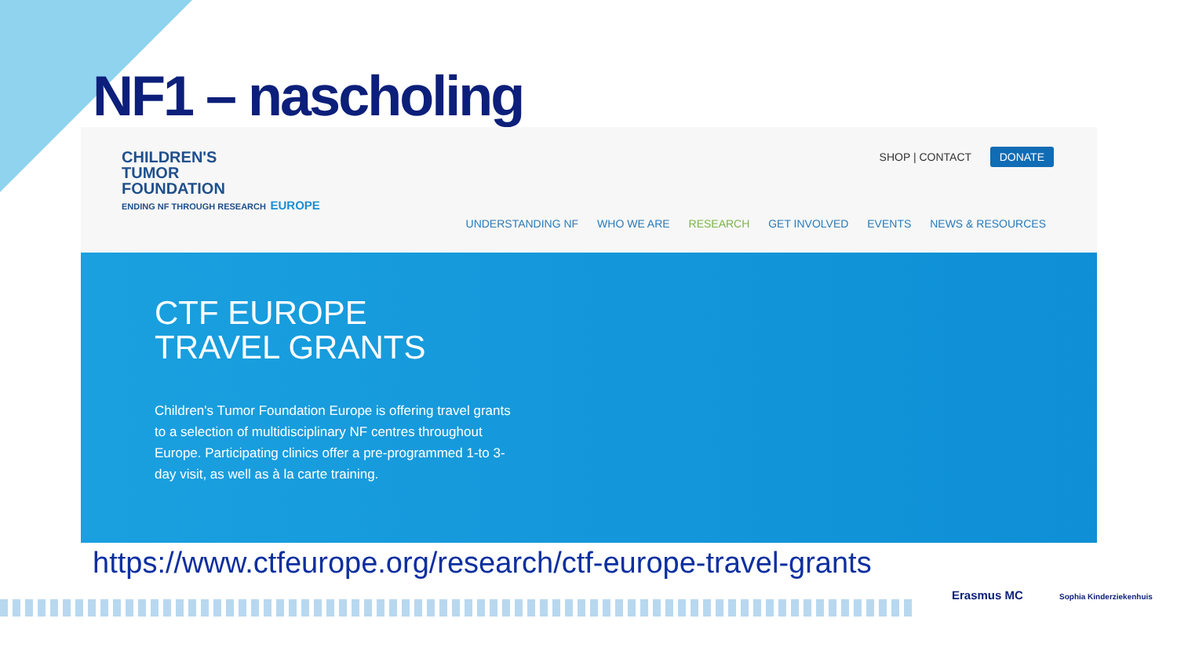NF1 – nascholing
CHILDREN'S
TUMOR
FOUNDATION
ENDING NF THROUGH RESEARCH EUROPE
SHOP | CONTACT DONATE
UNDERSTANDING NF WHO WE ARE RESEARCH GET INVOLVED EVENTS NEWS & RESOURCES
CTF EUROPE
TRAVEL GRANTS
Children's Tumor Foundation Europe is offering travel grants to a selection of multidisciplinary NF centres throughout Europe. Participating clinics offer a pre-programmed 1-to 3-day visit, as well as à la carte training.
https://www.ctfeurope.org/research/ctf-europe-travel-grants
Erasmus MC Sophia Kinderziekenhuis